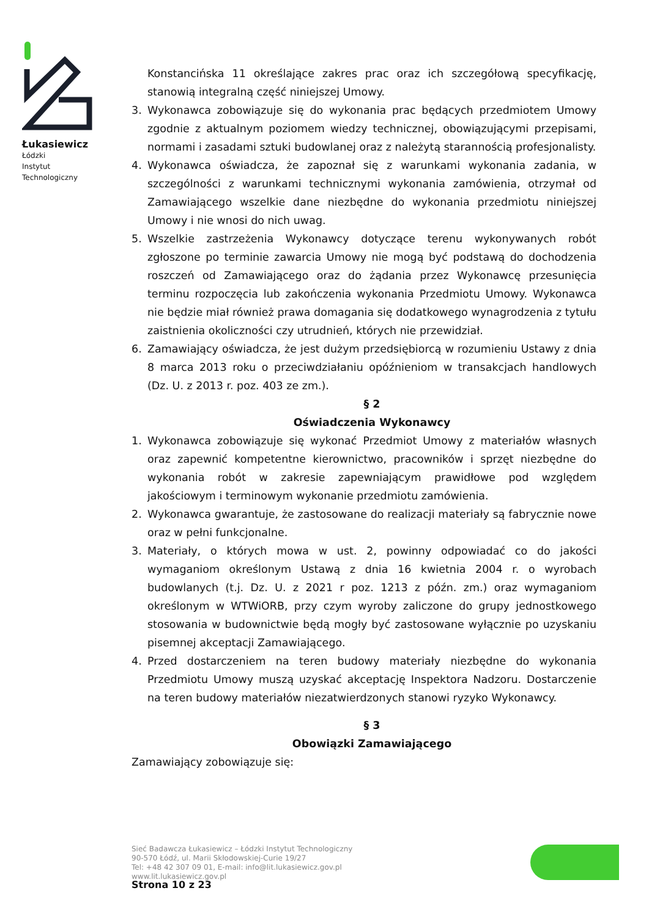Łukasiewicz
Łódzki
Instytut
Technologiczny
Konstancińska 11 określające zakres prac oraz ich szczegółową specyfikację, stanowią integralną część niniejszej Umowy.
3. Wykonawca zobowiązuje się do wykonania prac będących przedmiotem Umowy zgodnie z aktualnym poziomem wiedzy technicznej, obowiązującymi przepisami, normami i zasadami sztuki budowlanej oraz z należytą starannością profesjonalisty.
4. Wykonawca oświadcza, że zapoznał się z warunkami wykonania zadania, w szczególności z warunkami technicznymi wykonania zamówienia, otrzymał od Zamawiającego wszelkie dane niezbędne do wykonania przedmiotu niniejszej Umowy i nie wnosi do nich uwag.
5. Wszelkie zastrzeżenia Wykonawcy dotyczące terenu wykonywanych robót zgłoszone po terminie zawarcia Umowy nie mogą być podstawą do dochodzenia roszczeń od Zamawiającego oraz do żądania przez Wykonawcę przesunięcia terminu rozpoczęcia lub zakończenia wykonania Przedmiotu Umowy. Wykonawca nie będzie miał również prawa domagania się dodatkowego wynagrodzenia z tytułu zaistnienia okoliczności czy utrudnień, których nie przewidział.
6. Zamawiający oświadcza, że jest dużym przedsiębiorcą w rozumieniu Ustawy z dnia 8 marca 2013 roku o przeciwdziałaniu opóźnieniom w transakcjach handlowych (Dz. U. z 2013 r. poz. 403 ze zm.).
§ 2
Oświadczenia Wykonawcy
1. Wykonawca zobowiązuje się wykonać Przedmiot Umowy z materiałów własnych oraz zapewnić kompetentne kierownictwo, pracowników i sprzęt niezbędne do wykonania robót w zakresie zapewniającym prawidłowe pod względem jakościowym i terminowym wykonanie przedmiotu zamówienia.
2. Wykonawca gwarantuje, że zastosowane do realizacji materiały są fabrycznie nowe oraz w pełni funkcjonalne.
3. Materiały, o których mowa w ust. 2, powinny odpowiadać co do jakości wymaganiom określonym Ustawą z dnia 16 kwietnia 2004 r. o wyrobach budowlanych (t.j. Dz. U. z 2021 r poz. 1213 z późn. zm.) oraz wymaganiom określonym w WTWiORB, przy czym wyroby zaliczone do grupy jednostkowego stosowania w budownictwie będą mogły być zastosowane wyłącznie po uzyskaniu pisemnej akceptacji Zamawiającego.
4. Przed dostarczeniem na teren budowy materiały niezbędne do wykonania Przedmiotu Umowy muszą uzyskać akceptację Inspektora Nadzoru. Dostarczenie na teren budowy materiałów niezatwierdzonych stanowi ryzyko Wykonawcy.
§ 3
Obowiązki Zamawiającego
Zamawiający zobowiązuje się:
Sieć Badawcza Łukasiewicz – Łódzki Instytut Technologiczny
90-570 Łódź, ul. Marii Skłodowskiej-Curie 19/27
Tel: +48 42 307 09 01, E-mail: info@lit.lukasiewicz.gov.pl
www.lit.lukasiewicz.gov.pl
Strona 10 z 23